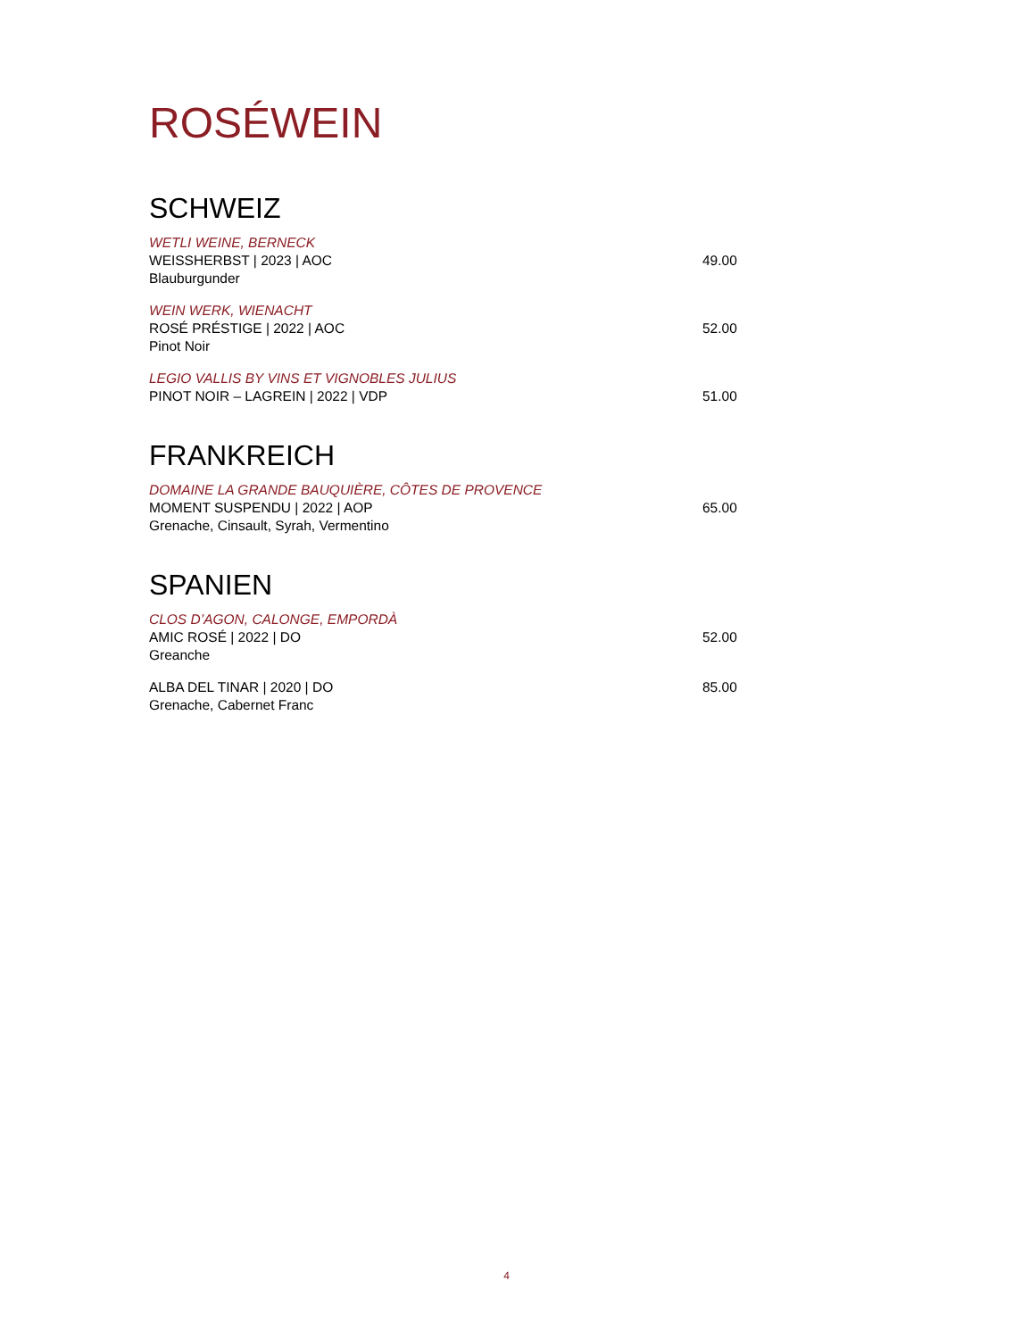ROSÉWEIN
SCHWEIZ
WETLI WEINE, BERNECK
WEISSHERBST | 2023 | AOC
Blauburgunder
49.00
WEIN WERK, WIENACHT
ROSÉ PRÉSTIGE | 2022 | AOC
Pinot Noir
52.00
LEGIO VALLIS BY VINS ET VIGNOBLES JULIUS
PINOT NOIR – LAGREIN | 2022 | VDP
51.00
FRANKREICH
DOMAINE LA GRANDE BAUQUIÈRE, CÔTES DE PROVENCE
MOMENT SUSPENDU | 2022 | AOP
Grenache, Cinsault, Syrah, Vermentino
65.00
SPANIEN
CLOS D’AGON, CALONGE, EMPORDÀ
AMIC ROSÉ | 2022 | DO
Greanche
52.00
ALBA DEL TINAR | 2020 | DO
Grenache, Cabernet Franc
85.00
4